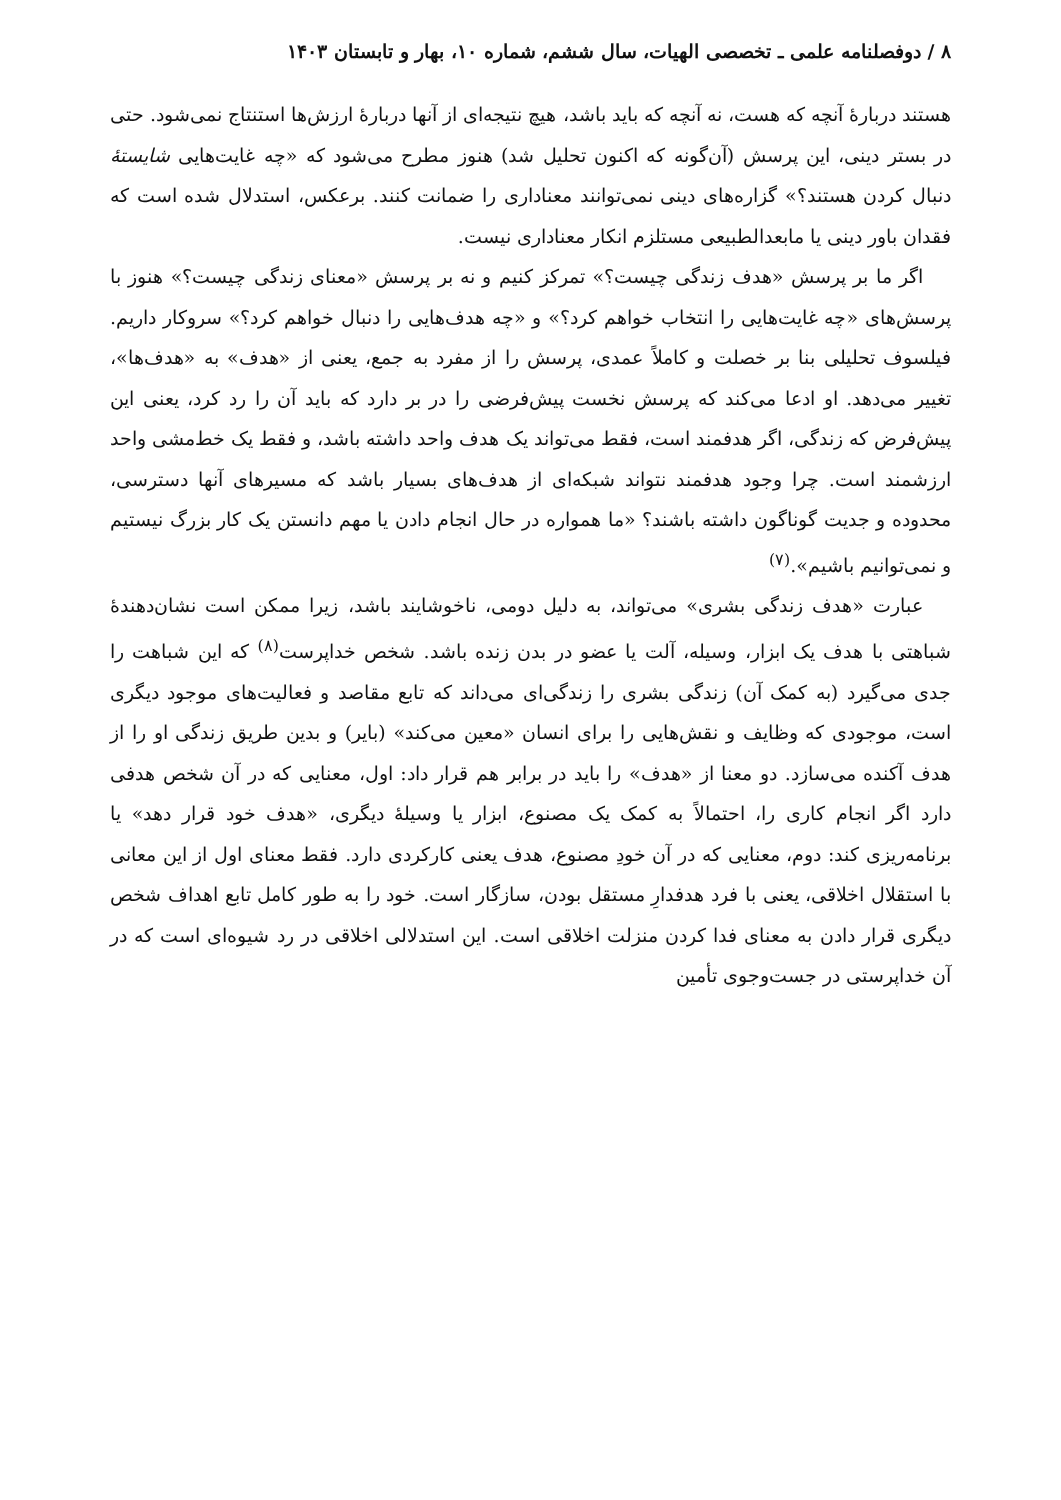۸ / دوفصلنامه علمی ـ تخصصی الهیات، سال ششم، شماره ۱۰، بهار و تابستان ۱۴۰۳
هستند دربارهٔ آنچه که هست، نه آنچه که باید باشد، هیچ نتیجه‌ای از آنها دربارهٔ ارزش‌ها استنتاج نمی‌شود. حتی در بستر دینی، این پرسش (آن‌گونه که اکنون تحلیل شد) هنوز مطرح می‌شود که «چه غایت‌هایی شایستهٔ دنبال کردن هستند؟» گزاره‌های دینی نمی‌توانند معناداری را ضمانت کنند. برعکس، استدلال شده است که فقدان باور دینی یا مابعدالطبیعی مستلزم انکار معناداری نیست.
اگر ما بر پرسش «هدف زندگی چیست؟» تمرکز کنیم و نه بر پرسش «معنای زندگی چیست؟» هنوز با پرسش‌های «چه غایت‌هایی را انتخاب خواهم کرد؟» و «چه هدف‌هایی را دنبال خواهم کرد؟» سروکار داریم. فیلسوف تحلیلی بنا بر خصلت و کاملاً عمدی، پرسش را از مفرد به جمع، یعنی از «هدف» به «هدف‌ها»، تغییر می‌دهد. او ادعا می‌کند که پرسش نخست پیش‌فرضی را در بر دارد که باید آن را رد کرد، یعنی این پیش‌فرض که زندگی، اگر هدفمند است، فقط می‌تواند یک هدف واحد داشته باشد، و فقط یک خط‌مشی واحد ارزشمند است. چرا وجود هدفمند نتواند شبکه‌ای از هدف‌های بسیار باشد که مسیرهای آنها دسترسی، محدوده و جدیت گوناگون داشته باشند؟ «ما همواره در حال انجام دادن یا مهم دانستن یک کار بزرگ نیستیم و نمی‌توانیم باشیم».<sup>(۷)</sup>
عبارت «هدف زندگی بشری» می‌تواند، به دلیل دومی، ناخوشایند باشد، زیرا ممکن است نشان‌دهندهٔ شباهتی با هدف یک ابزار، وسیله، آلت یا عضو در بدن زنده باشد. شخص خداپرست<sup>(۸)</sup> که این شباهت را جدی می‌گیرد (به کمک آن) زندگی بشری را زندگی‌ای می‌داند که تابع مقاصد و فعالیت‌های موجود دیگری است، موجودی که وظایف و نقش‌هایی را برای انسان «معین می‌کند» (بایر) و بدین طریق زندگی او را از هدف آکنده می‌سازد. دو معنا از «هدف» را باید در برابر هم قرار داد: اول، معنایی که در آن شخص هدفی دارد اگر انجام کاری را، احتمالاً به کمک یک مصنوع، ابزار یا وسیلهٔ دیگری، «هدف خود قرار دهد» یا برنامه‌ریزی کند: دوم، معنایی که در آن خودِ مصنوع، هدف یعنی کارکردی دارد. فقط معنای اول از این معانی با استقلال اخلاقی، یعنی با فرد هدفدارِ مستقل بودن، سازگار است. خود را به طور کامل تابع اهداف شخص دیگری قرار دادن به معنای فدا کردن منزلت اخلاقی است. این استدلالی اخلاقی در رد شیوه‌ای است که در آن خداپرستی در جست‌وجوی تأمین